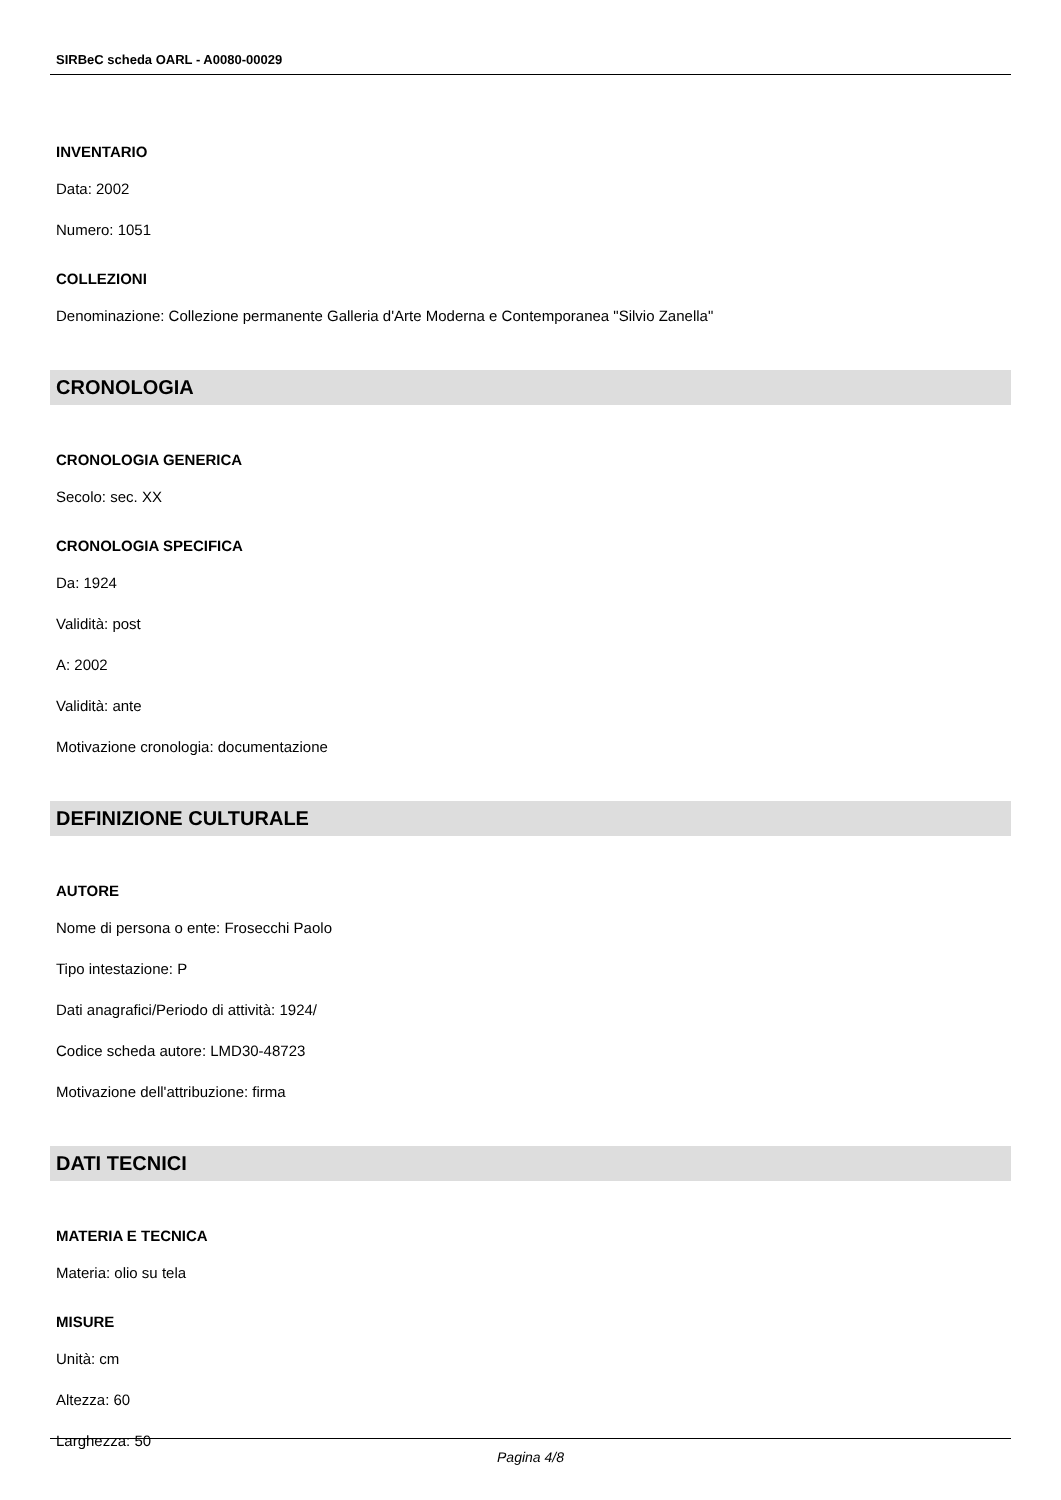SIRBeC scheda OARL - A0080-00029
INVENTARIO
Data: 2002
Numero: 1051
COLLEZIONI
Denominazione: Collezione permanente Galleria d'Arte Moderna e Contemporanea "Silvio Zanella"
CRONOLOGIA
CRONOLOGIA GENERICA
Secolo: sec. XX
CRONOLOGIA SPECIFICA
Da: 1924
Validità: post
A: 2002
Validità: ante
Motivazione cronologia: documentazione
DEFINIZIONE CULTURALE
AUTORE
Nome di persona o ente: Frosecchi Paolo
Tipo intestazione: P
Dati anagrafici/Periodo di attività: 1924/
Codice scheda autore: LMD30-48723
Motivazione dell'attribuzione: firma
DATI TECNICI
MATERIA E TECNICA
Materia: olio su tela
MISURE
Unità: cm
Altezza: 60
Larghezza: 50
Pagina 4/8